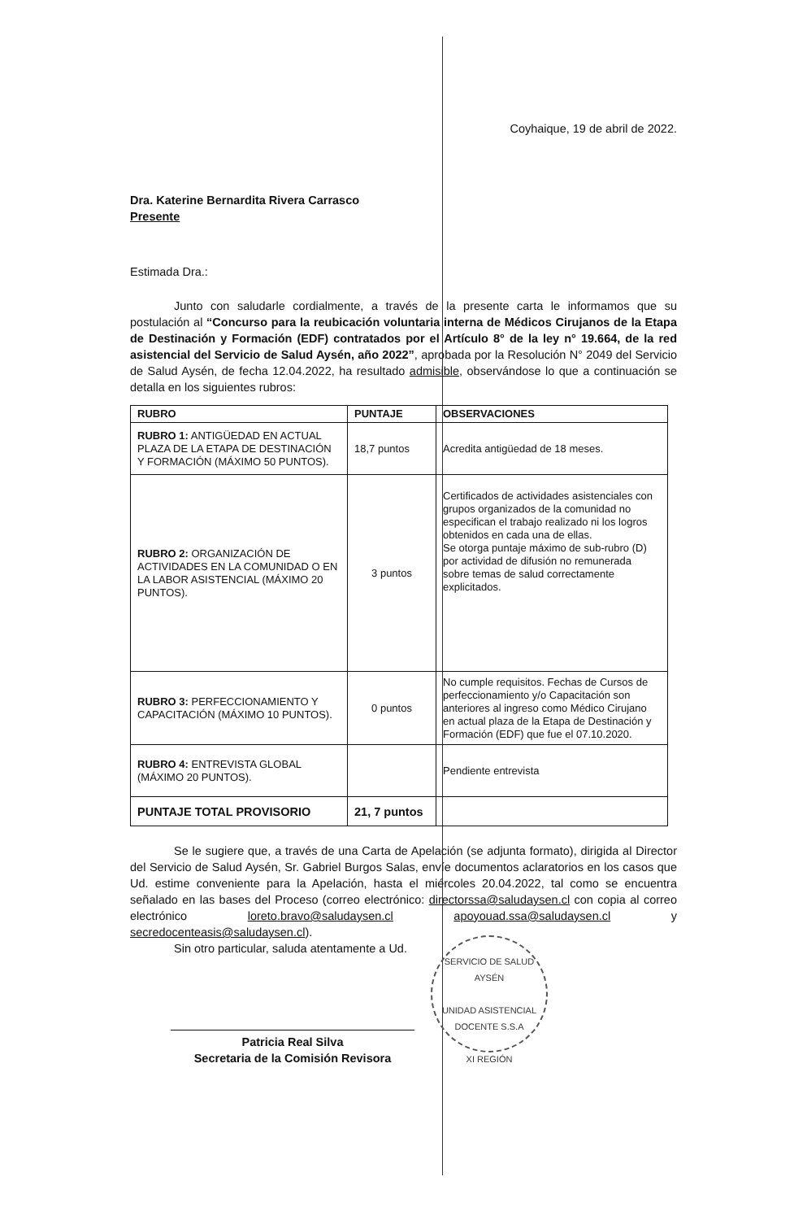Coyhaique, 19 de abril de 2022.
Dra. Katerine Bernardita Rivera Carrasco
Presente
Estimada Dra.:
Junto con saludarle cordialmente, a través de la presente carta le informamos que su postulación al “Concurso para la reubicación voluntaria interna de Médicos Cirujanos de la Etapa de Destinación y Formación (EDF) contratados por el Artículo 8° de la ley n° 19.664, de la red asistencial del Servicio de Salud Aysén, año 2022”, aprobada por la Resolución N° 2049 del Servicio de Salud Aysén, de fecha 12.04.2022, ha resultado admisible, observándose lo que a continuación se detalla en los siguientes rubros:
| RUBRO | PUNTAJE | OBSERVACIONES |
| --- | --- | --- |
| RUBRO 1: ANTIGÜEDAD EN ACTUAL PLAZA DE LA ETAPA DE DESTINACIÓN Y FORMACIÓN (MÁXIMO 50 PUNTOS). | 18,7 puntos | Acredita antigüedad de 18 meses. |
| RUBRO 2: ORGANIZACIÓN DE ACTIVIDADES EN LA COMUNIDAD O EN LA LABOR ASISTENCIAL (MÁXIMO 20 PUNTOS). | 3 puntos | Certificados de actividades asistenciales con grupos organizados de la comunidad no especifican el trabajo realizado ni los logros obtenidos en cada una de ellas. Se otorga puntaje máximo de sub-rubro (D) por actividad de difusión no remunerada sobre temas de salud correctamente explicitados. |
| RUBRO 3: PERFECCIONAMIENTO Y CAPACITACIÓN (MÁXIMO 10 PUNTOS). | 0 puntos | No cumple requisitos. Fechas de Cursos de perfeccionamiento y/o Capacitación son anteriores al ingreso como Médico Cirujano en actual plaza de la Etapa de Destinación y Formación (EDF) que fue el 07.10.2020. |
| RUBRO 4: ENTREVISTA GLOBAL (MÁXIMO 20 PUNTOS). | | Pendiente entrevista |
| PUNTAJE TOTAL PROVISORIO | 21, 7 puntos | |
Se le sugiere que, a través de una Carta de Apelación (se adjunta formato), dirigida al Director del Servicio de Salud Aysén, Sr. Gabriel Burgos Salas, envíe documentos aclaratorios en los casos que Ud. estime conveniente para la Apelación, hasta el miércoles 20.04.2022, tal como se encuentra señalado en las bases del Proceso (correo electrónico: directorssa@saludaysen.cl con copia al correo electrónico loreto.bravo@saludaysen.cl apoyouad.ssa@saludaysen.cl y secredocenteasis@saludaysen.cl).
Sin otro particular, saluda atentamente a Ud.
Patricia Real Silva
Secretaria de la Comisión Revisora
SERVICIO DE SALUD AYSÉN
UNIDAD ASISTENCIAL DOCENTE S.S.A
XI REGIÓN